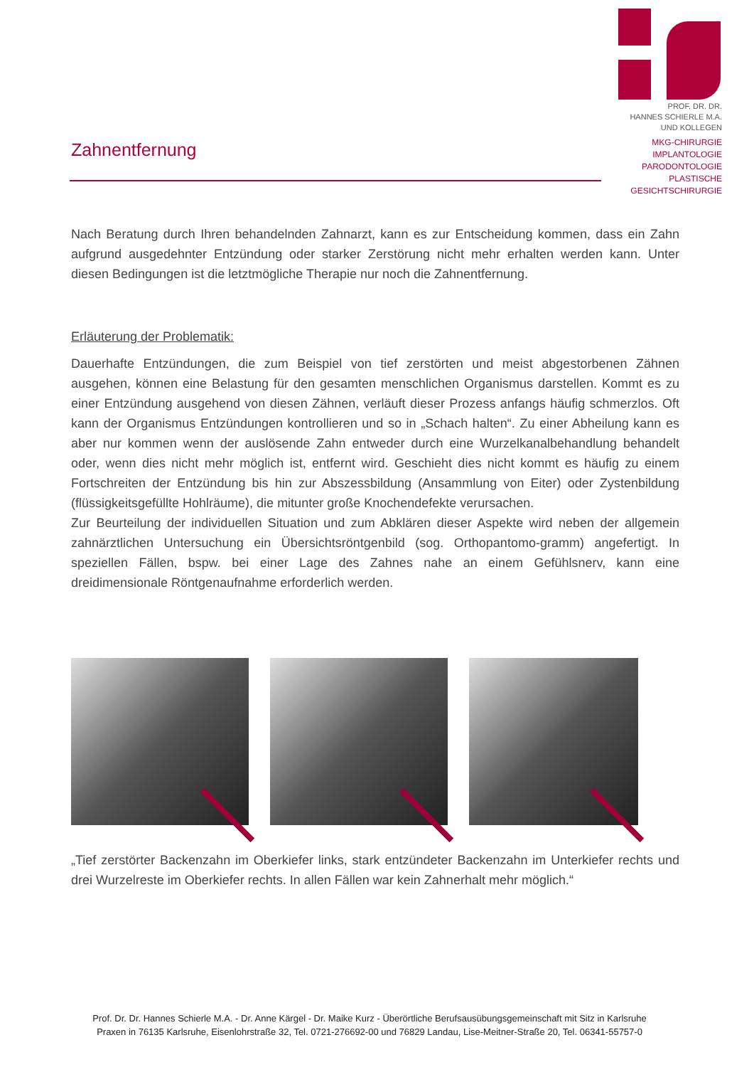PROF. DR. DR.
HANNES SCHIERLE M.A.
UND KOLLEGEN
MKG-CHIRURGIE
IMPLANTOLOGIE
PARODONTOLOGIE
PLASTISCHE
GESICHTSCHIRURGIE
Zahnentfernung
Nach Beratung durch Ihren behandelnden Zahnarzt, kann es zur Entscheidung kommen, dass ein Zahn aufgrund ausgedehnter Entzündung oder starker Zerstörung nicht mehr erhalten werden kann. Unter diesen Bedingungen ist die letztmögliche Therapie nur noch die Zahnentfernung.
Erläuterung der Problematik:
Dauerhafte Entzündungen, die zum Beispiel von tief zerstörten und meist abgestorbenen Zähnen ausgehen, können eine Belastung für den gesamten menschlichen Organismus darstellen. Kommt es zu einer Entzündung ausgehend von diesen Zähnen, verläuft dieser Prozess anfangs häufig schmerzlos. Oft kann der Organismus Entzündungen kontrollieren und so in „Schach halten“. Zu einer Abheilung kann es aber nur kommen wenn der auslösende Zahn entweder durch eine Wurzelkanalbehandlung behandelt oder, wenn dies nicht mehr möglich ist, entfernt wird. Geschieht dies nicht kommt es häufig zu einem Fortschreiten der Entzündung bis hin zur Abszessbildung (Ansammlung von Eiter) oder Zystenbildung (flüssigkeitsgefüllte Hohlräume), die mitunter große Knochendefekte verursachen.
Zur Beurteilung der individuellen Situation und zum Abklären dieser Aspekte wird neben der allgemein zahnärztlichen Untersuchung ein Übersichtsröntgenbild (sog. Orthopantomo-gramm) angefertigt. In speziellen Fällen, bspw. bei einer Lage des Zahnes nahe an einem Gefühlsnerv, kann eine dreidimensionale Röntgenaufnahme erforderlich werden.
„Tief zerstörter Backenzahn im Oberkiefer links, stark entzündeter Backenzahn im Unterkiefer rechts und drei Wurzelreste im Oberkiefer rechts. In allen Fällen war kein Zahnerhalt mehr möglich.“
Prof. Dr. Dr. Hannes Schierle M.A. - Dr. Anne Kärgel - Dr. Maike Kurz - Überörtliche Berufsausübungsgemeinschaft mit Sitz in Karlsruhe
Praxen in 76135 Karlsruhe, Eisenlohrstraße 32, Tel. 0721-276692-00 und 76829 Landau, Lise-Meitner-Straße 20, Tel. 06341-55757-0